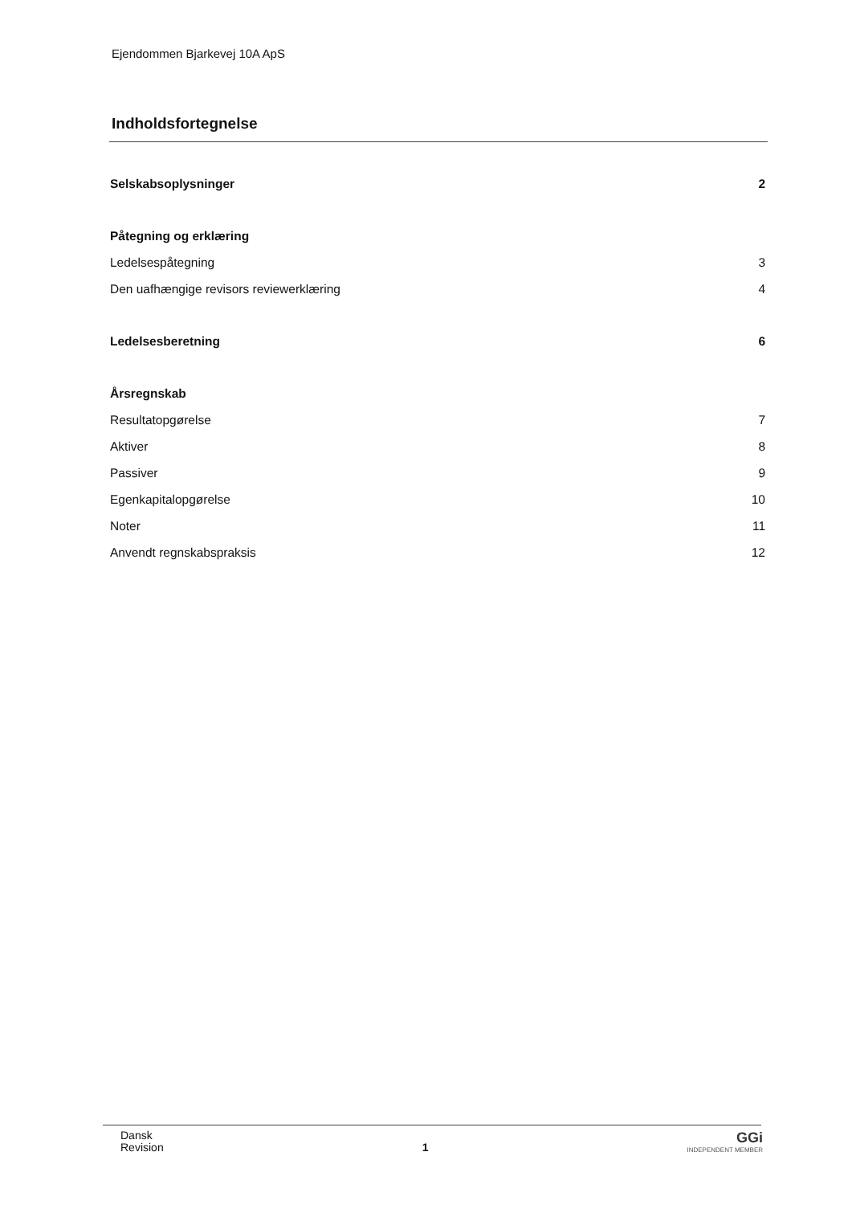Ejendommen Bjarkevej 10A ApS
Indholdsfortegnelse
Selskabsoplysninger 2
Påtegning og erklæring
Ledelsespåtegning 3
Den uafhængige revisors reviewerklæring 4
Ledelsesberetning 6
Årsregnskab
Resultatopgørelse 7
Aktiver 8
Passiver 9
Egenkapitalopgørelse 10
Noter 11
Anvendt regnskabspraksis 12
Dansk
Revision
1
GGi
INDEPENDENT MEMBER